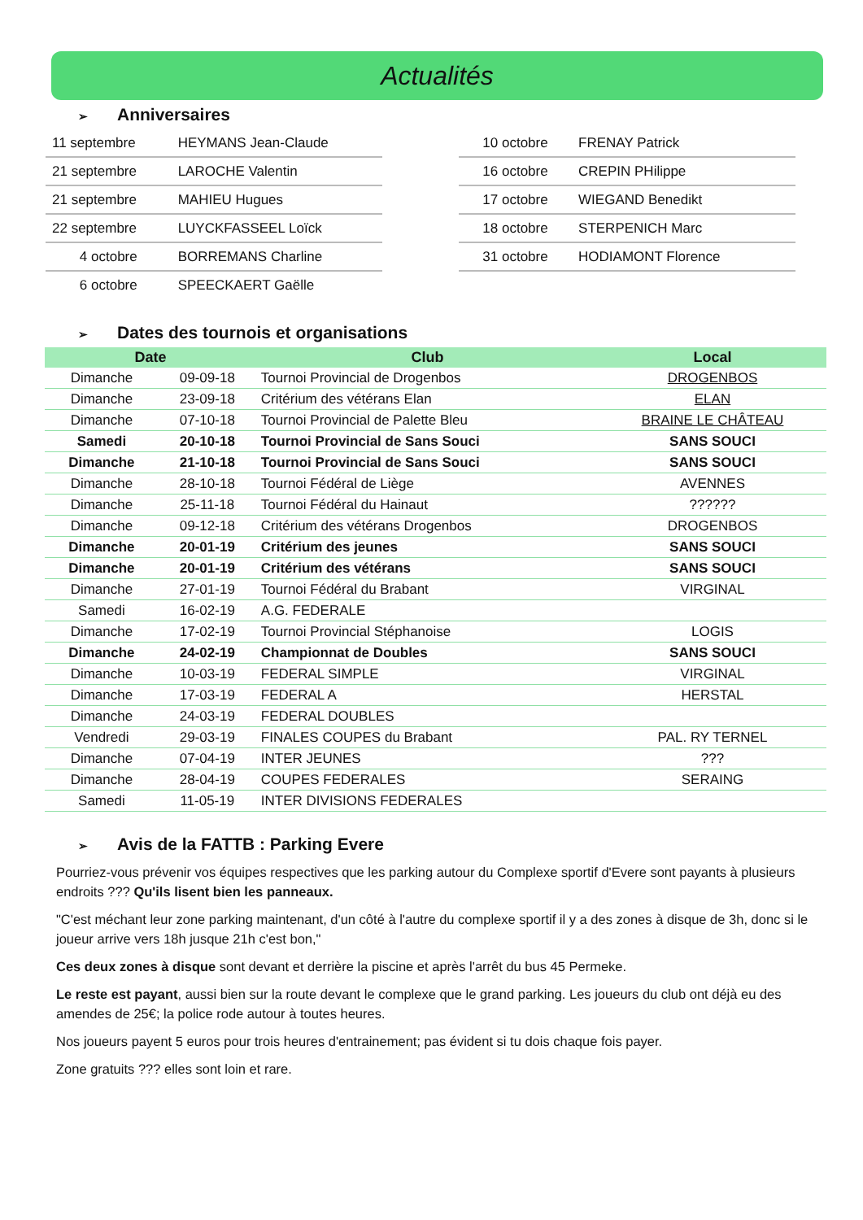Actualités
➢ Anniversaires
| 11 septembre | HEYMANS Jean-Claude |
| 21 septembre | LAROCHE Valentin |
| 21 septembre | MAHIEU Hugues |
| 22 septembre | LUYCKFASSEEL Loïck |
| 4 octobre | BORREMANS Charline |
| 6 octobre | SPEECKAERT Gaëlle |
| 10 octobre | FRENAY Patrick |
| 16 octobre | CREPIN PHilippe |
| 17 octobre | WIEGAND Benedikt |
| 18 octobre | STERPENICH Marc |
| 31 octobre | HODIAMONT Florence |
➢ Dates des tournois et organisations
| Date | | Club | Local |
| --- | --- | --- | --- |
| Dimanche | 09-09-18 | Tournoi Provincial de Drogenbos | DROGENBOS |
| Dimanche | 23-09-18 | Critérium des vétérans Elan | ELAN |
| Dimanche | 07-10-18 | Tournoi Provincial de Palette Bleu | BRAINE LE CHÂTEAU |
| Samedi | 20-10-18 | Tournoi Provincial de Sans Souci | SANS SOUCI |
| Dimanche | 21-10-18 | Tournoi Provincial de Sans Souci | SANS SOUCI |
| Dimanche | 28-10-18 | Tournoi Fédéral de Liège | AVENNES |
| Dimanche | 25-11-18 | Tournoi Fédéral du Hainaut | ?????? |
| Dimanche | 09-12-18 | Critérium des vétérans Drogenbos | DROGENBOS |
| Dimanche | 20-01-19 | Critérium des jeunes | SANS SOUCI |
| Dimanche | 20-01-19 | Critérium des vétérans | SANS SOUCI |
| Dimanche | 27-01-19 | Tournoi Fédéral du Brabant | VIRGINAL |
| Samedi | 16-02-19 | A.G. FEDERALE | |
| Dimanche | 17-02-19 | Tournoi Provincial Stéphanoise | LOGIS |
| Dimanche | 24-02-19 | Championnat de Doubles | SANS SOUCI |
| Dimanche | 10-03-19 | FEDERAL SIMPLE | VIRGINAL |
| Dimanche | 17-03-19 | FEDERAL A | HERSTAL |
| Dimanche | 24-03-19 | FEDERAL DOUBLES | |
| Vendredi | 29-03-19 | FINALES COUPES du Brabant | PAL. RY TERNEL |
| Dimanche | 07-04-19 | INTER JEUNES | ??? |
| Dimanche | 28-04-19 | COUPES FEDERALES | SERAING |
| Samedi | 11-05-19 | INTER DIVISIONS FEDERALES | |
➢ Avis de la FATTB : Parking Evere
Pourriez-vous prévenir vos équipes respectives que les parking autour du Complexe sportif d'Evere sont payants à plusieurs endroits ??? Qu'ils lisent bien les panneaux.
"C'est méchant leur zone parking maintenant, d'un côté à l'autre du complexe sportif il y a des zones à disque de 3h, donc si le joueur arrive vers 18h jusque 21h c'est bon,"
Ces deux zones à disque sont devant et derrière la piscine et après l'arrêt du bus 45 Permeke.
Le reste est payant, aussi bien sur la route devant le complexe que le grand parking. Les joueurs du club ont déjà eu des amendes de 25€; la police rode autour à toutes heures.
Nos joueurs payent 5 euros pour trois heures d'entrainement; pas évident si tu dois chaque fois payer.
Zone gratuits ??? elles sont loin et rare.